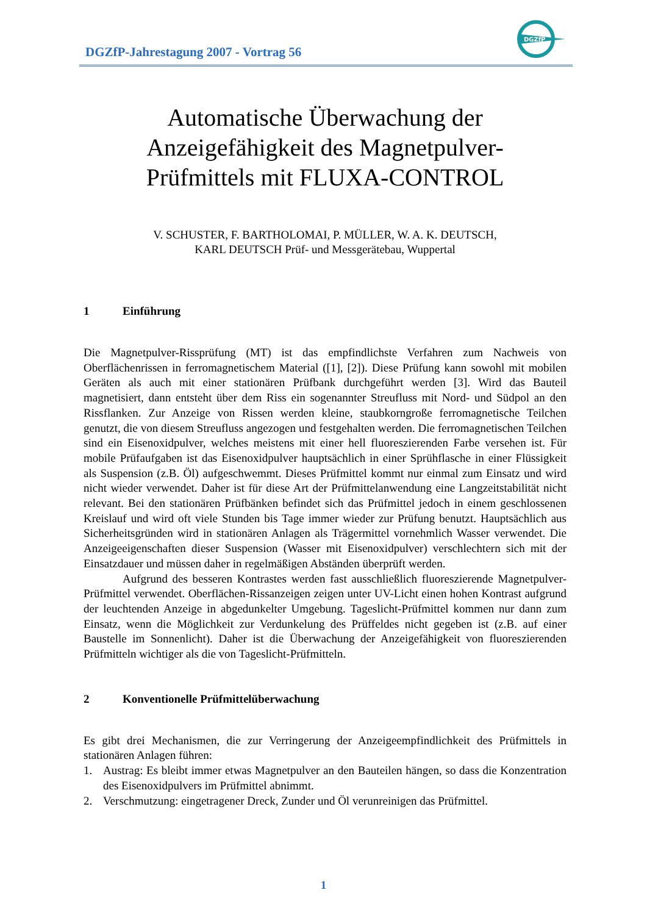DGZfP-Jahrestagung 2007 - Vortrag 56
DGZfP
Automatische Überwachung der
Anzeigefähigkeit des Magnetpulver-
Prüfmittels mit FLUXA-CONTROL
V. SCHUSTER, F. BARTHOLOMAI, P. MÜLLER, W. A. K. DEUTSCH,
KARL DEUTSCH Prüf- und Messgerätebau, Wuppertal
1 Einführung
Die Magnetpulver-Rissprüfung (MT) ist das empfindlichste Verfahren zum Nachweis von Oberflächenrissen in ferromagnetischem Material ([1], [2]). Diese Prüfung kann sowohl mit mobilen Geräten als auch mit einer stationären Prüfbank durchgeführt werden [3]. Wird das Bauteil magnetisiert, dann entsteht über dem Riss ein sogenannter Streufluss mit Nord- und Südpol an den Rissflanken. Zur Anzeige von Rissen werden kleine, staubkorngroße ferromagnetische Teilchen genutzt, die von diesem Streufluss angezogen und festgehalten werden. Die ferromagnetischen Teilchen sind ein Eisenoxidpulver, welches meistens mit einer hell fluoreszierenden Farbe versehen ist. Für mobile Prüfaufgaben ist das Eisenoxidpulver hauptsächlich in einer Sprühflasche in einer Flüssigkeit als Suspension (z.B. Öl) aufgeschwemmt. Dieses Prüfmittel kommt nur einmal zum Einsatz und wird nicht wieder verwendet. Daher ist für diese Art der Prüfmittelanwendung eine Langzeitstabilität nicht relevant. Bei den stationären Prüfbänken befindet sich das Prüfmittel jedoch in einem geschlossenen Kreislauf und wird oft viele Stunden bis Tage immer wieder zur Prüfung benutzt. Hauptsächlich aus Sicherheitsgründen wird in stationären Anlagen als Trägermittel vornehmlich Wasser verwendet. Die Anzeigeeigenschaften dieser Suspension (Wasser mit Eisenoxidpulver) verschlechtern sich mit der Einsatzdauer und müssen daher in regelmäßigen Abständen überprüft werden.
Aufgrund des besseren Kontrastes werden fast ausschließlich fluoreszierende Magnetpulver-Prüfmittel verwendet. Oberflächen-Rissanzeigen zeigen unter UV-Licht einen hohen Kontrast aufgrund der leuchtenden Anzeige in abgedunkelter Umgebung. Tageslicht-Prüfmittel kommen nur dann zum Einsatz, wenn die Möglichkeit zur Verdunkelung des Prüffeldes nicht gegeben ist (z.B. auf einer Baustelle im Sonnenlicht). Daher ist die Überwachung der Anzeigefähigkeit von fluoreszierenden Prüfmitteln wichtiger als die von Tageslicht-Prüfmitteln.
2 Konventionelle Prüfmittelüberwachung
Es gibt drei Mechanismen, die zur Verringerung der Anzeigeempfindlichkeit des Prüfmittels in stationären Anlagen führen:
1. Austrag: Es bleibt immer etwas Magnetpulver an den Bauteilen hängen, so dass die Konzentration des Eisenoxidpulvers im Prüfmittel abnimmt.
2. Verschmutzung: eingetragener Dreck, Zunder und Öl verunreinigen das Prüfmittel.
1